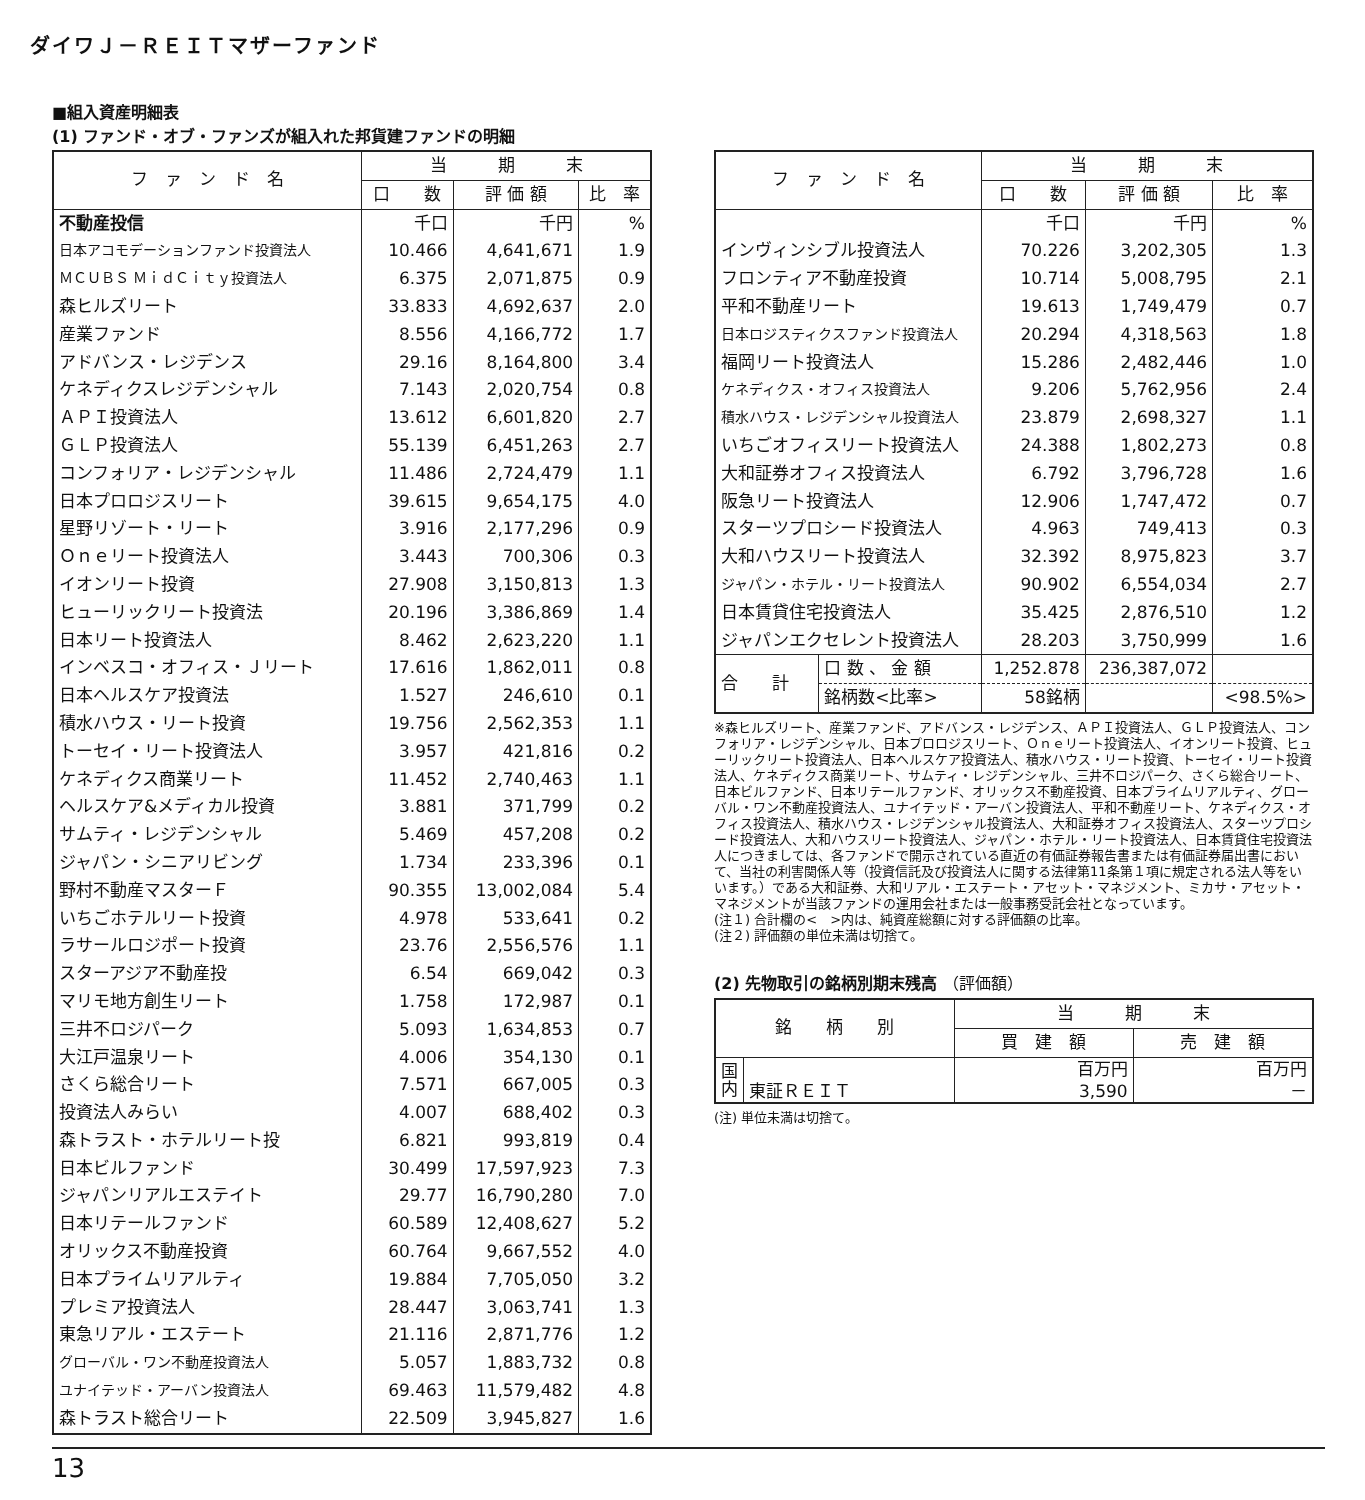ダイワＪ－ＲＥＩＴマザーファンド
■組入資産明細表
(1) ファンド・オブ・ファンズが組入れた邦貨建ファンドの明細
| フ ァ ン ド 名 | 当 期 末 | | |
| --- | --- | --- | --- |
| | 口 数 | 評 価 額 | 比 率 |
| 不動産投信 | 千口 | 千円 | % |
| 日本アコモデーションファンド投資法人 | 10.466 | 4,641,671 | 1.9 |
| ＭＣＵＢＳ ＭｉｄＣｉｔｙ投資法人 | 6.375 | 2,071,875 | 0.9 |
| 森ヒルズリート | 33.833 | 4,692,637 | 2.0 |
| 産業ファンド | 8.556 | 4,166,772 | 1.7 |
| アドバンス・レジデンス | 29.16 | 8,164,800 | 3.4 |
| ケネディクスレジデンシャル | 7.143 | 2,020,754 | 0.8 |
| ＡＰＩ投資法人 | 13.612 | 6,601,820 | 2.7 |
| ＧＬＰ投資法人 | 55.139 | 6,451,263 | 2.7 |
| コンフォリア・レジデンシャル | 11.486 | 2,724,479 | 1.1 |
| 日本プロロジスリート | 39.615 | 9,654,175 | 4.0 |
| 星野リゾート・リート | 3.916 | 2,177,296 | 0.9 |
| Ｏｎｅリート投資法人 | 3.443 | 700,306 | 0.3 |
| イオンリート投資 | 27.908 | 3,150,813 | 1.3 |
| ヒューリックリート投資法 | 20.196 | 3,386,869 | 1.4 |
| 日本リート投資法人 | 8.462 | 2,623,220 | 1.1 |
| インベスコ・オフィス・Ｊリート | 17.616 | 1,862,011 | 0.8 |
| 日本ヘルスケア投資法 | 1.527 | 246,610 | 0.1 |
| 積水ハウス・リート投資 | 19.756 | 2,562,353 | 1.1 |
| トーセイ・リート投資法人 | 3.957 | 421,816 | 0.2 |
| ケネディクス商業リート | 11.452 | 2,740,463 | 1.1 |
| ヘルスケア&メディカル投資 | 3.881 | 371,799 | 0.2 |
| サムティ・レジデンシャル | 5.469 | 457,208 | 0.2 |
| ジャパン・シニアリビング | 1.734 | 233,396 | 0.1 |
| 野村不動産マスターＦ | 90.355 | 13,002,084 | 5.4 |
| いちごホテルリート投資 | 4.978 | 533,641 | 0.2 |
| ラサールロジポート投資 | 23.76 | 2,556,576 | 1.1 |
| スターアジア不動産投 | 6.54 | 669,042 | 0.3 |
| マリモ地方創生リート | 1.758 | 172,987 | 0.1 |
| 三井不ロジパーク | 5.093 | 1,634,853 | 0.7 |
| 大江戸温泉リート | 4.006 | 354,130 | 0.1 |
| さくら総合リート | 7.571 | 667,005 | 0.3 |
| 投資法人みらい | 4.007 | 688,402 | 0.3 |
| 森トラスト・ホテルリート投 | 6.821 | 993,819 | 0.4 |
| 日本ビルファンド | 30.499 | 17,597,923 | 7.3 |
| ジャパンリアルエステイト | 29.77 | 16,790,280 | 7.0 |
| 日本リテールファンド | 60.589 | 12,408,627 | 5.2 |
| オリックス不動産投資 | 60.764 | 9,667,552 | 4.0 |
| 日本プライムリアルティ | 19.884 | 7,705,050 | 3.2 |
| プレミア投資法人 | 28.447 | 3,063,741 | 1.3 |
| 東急リアル・エステート | 21.116 | 2,871,776 | 1.2 |
| グローバル・ワン不動産投資法人 | 5.057 | 1,883,732 | 0.8 |
| ユナイテッド・アーバン投資法人 | 69.463 | 11,579,482 | 4.8 |
| 森トラスト総合リート | 22.509 | 3,945,827 | 1.6 |
| フ ァ ン ド 名 | | 当 期 末 | | |
| --- | --- | --- | --- | --- |
| | | 口 数 | 評 価 額 | 比 率 |
| | | 千口 | 千円 | % |
| インヴィンシブル投資法人 | | 70.226 | 3,202,305 | 1.3 |
| フロンティア不動産投資 | | 10.714 | 5,008,795 | 2.1 |
| 平和不動産リート | | 19.613 | 1,749,479 | 0.7 |
| 日本ロジスティクスファンド投資法人 | | 20.294 | 4,318,563 | 1.8 |
| 福岡リート投資法人 | | 15.286 | 2,482,446 | 1.0 |
| ケネディクス・オフィス投資法人 | | 9.206 | 5,762,956 | 2.4 |
| 積水ハウス・レジデンシャル投資法人 | | 23.879 | 2,698,327 | 1.1 |
| いちごオフィスリート投資法人 | | 24.388 | 1,802,273 | 0.8 |
| 大和証券オフィス投資法人 | | 6.792 | 3,796,728 | 1.6 |
| 阪急リート投資法人 | | 12.906 | 1,747,472 | 0.7 |
| スターツプロシード投資法人 | | 4.963 | 749,413 | 0.3 |
| 大和ハウスリート投資法人 | | 32.392 | 8,975,823 | 3.7 |
| ジャパン・ホテル・リート投資法人 | | 90.902 | 6,554,034 | 2.7 |
| 日本賃貸住宅投資法人 | | 35.425 | 2,876,510 | 1.2 |
| ジャパンエクセレント投資法人 | | 28.203 | 3,750,999 | 1.6 |
| 合 計 | 口 数 、 金 額 | 1,252.878 | 236,387,072 | |
| | 銘柄数<比率> | 58銘柄 | | <98.5%> |
※森ヒルズリート、産業ファンド、アドバンス・レジデンス、ＡＰＩ投資法人、ＧＬＰ投資法人、コンフォリア・レジデンシャル、日本プロロジスリート、Ｏｎｅリート投資法人、イオンリート投資、ヒューリックリート投資法人、日本ヘルスケア投資法人、積水ハウス・リート投資、トーセイ・リート投資法人、ケネディクス商業リート、サムティ・レジデンシャル、三井不ロジパーク、さくら総合リート、日本ビルファンド、日本リテールファンド、オリックス不動産投資、日本プライムリアルティ、グローバル・ワン不動産投資法人、ユナイテッド・アーバン投資法人、平和不動産リート、ケネディクス・オフィス投資法人、積水ハウス・レジデンシャル投資法人、大和証券オフィス投資法人、スターツプロシード投資法人、大和ハウスリート投資法人、ジャパン・ホテル・リート投資法人、日本賃貸住宅投資法人につきましては、各ファンドで開示されている直近の有価証券報告書または有価証券届出書において、当社の利害関係人等（投資信託及び投資法人に関する法律第11条第１項に規定される法人等をいいます。）である大和証券、大和リアル・エステート・アセット・マネジメント、ミカサ・アセット・マネジメントが当該ファンドの運用会社または一般事務受託会社となっています。
(注１) 合計欄の<　>内は、純資産総額に対する評価額の比率。
(注２) 評価額の単位未満は切捨て。
(2) 先物取引の銘柄別期末残高 （評価額）
| 銘 柄 別 | | 当 期 末 | |
| --- | --- | --- | --- |
| | | 買 建 額 | 売 建 額 |
| 国 内 | | 百万円 | 百万円 |
| | 東証ＲＥＩＴ | 3,590 | － |
(注) 単位未満は切捨て。
13